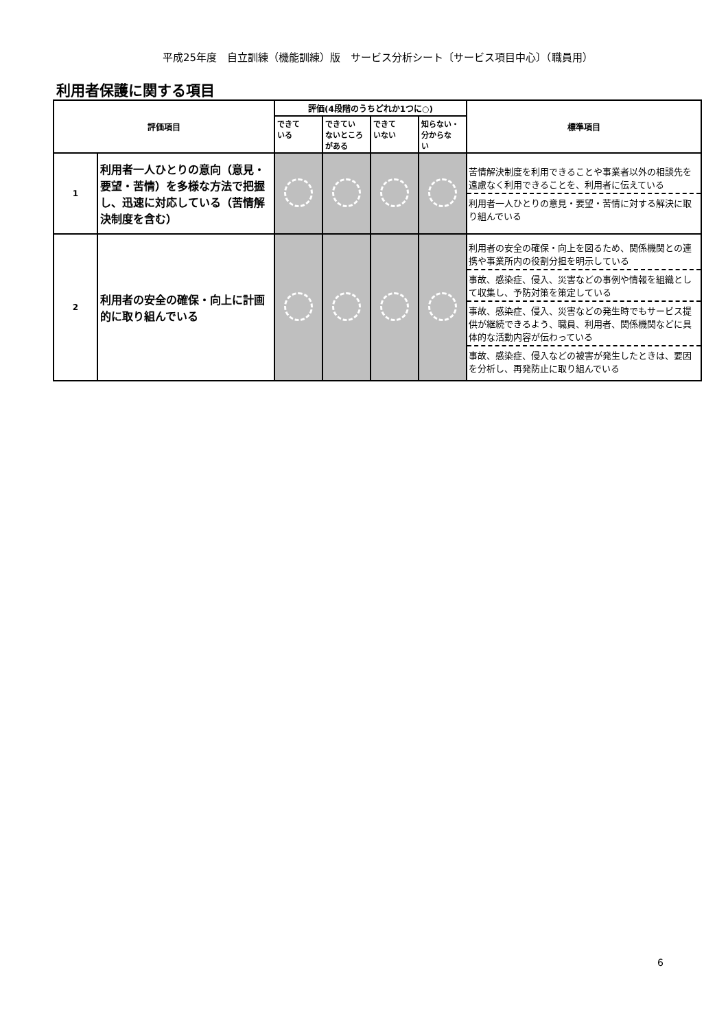平成25年度　自立訓練（機能訓練）版　サービス分析シート〔サービス項目中心〕（職員用）
利用者保護に関する項目
| 評価項目 | | 評価(4段階のうちどれか1つに○) | | | | 標準項目 |
| --- | --- | --- | --- | --- | --- | --- |
| | | できて いる | できてい ないところ がある | できて いない | 知らない・ 分からな い | |
| 1 | 利用者一人ひとりの意向（意見・要望・苦情）を多様な方法で把握し、迅速に対応している（苦情解決制度を含む） | | | | | 苦情解決制度を利用できることや事業者以外の相談先を遠慮なく利用できることを、利用者に伝えている 利用者一人ひとりの意見・要望・苦情に対する解決に取り組んでいる |
| 2 | 利用者の安全の確保・向上に計画的に取り組んでいる | | | | | 利用者の安全の確保・向上を図るため、関係機関との連携や事業所内の役割分担を明示している 事故、感染症、侵入、災害などの事例や情報を組織として収集し、予防対策を策定している 事故、感染症、侵入、災害などの発生時でもサービス提供が継続できるよう、職員、利用者、関係機関などに具体的な活動内容が伝わっている 事故、感染症、侵入などの被害が発生したときは、要因を分析し、再発防止に取り組んでいる |
6